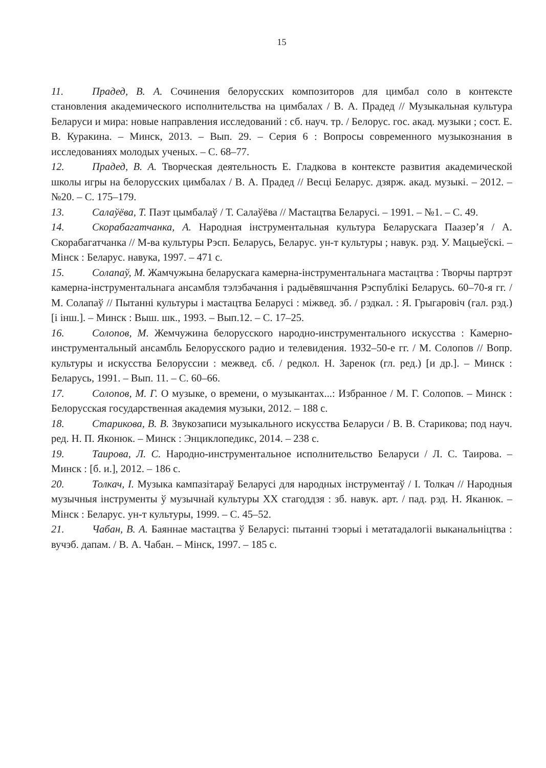15
11. Прадед, В. А. Сочинения белорусских композиторов для цимбал соло в контексте становления академического исполнительства на цимбалах / В. А. Прадед // Музыкальная культура Беларуси и мира: новые направления исследований : сб. науч. тр. / Белорус. гос. акад. музыки ; сост. Е. В. Куракина. – Минск, 2013. – Вып. 29. – Серия 6 : Вопросы современного музыкознания в исследованиях молодых ученых. – С. 68–77.
12. Прадед, В. А. Творческая деятельность Е. Гладкова в контексте развития академической школы игры на белорусских цимбалах / В. А. Прадед // Весці Беларус. дзярж. акад. музыкі. – 2012. – №20. – С. 175–179.
13. Салаўёва, Т. Паэт цымбалаў / Т. Салаўёва // Мастацтва Беларусі. – 1991. – №1. – С. 49.
14. Скорабагатчанка, А. Народная інструментальная культура Беларускага Паазер’я / А. Скорабагатчанка // М-ва культуры Рэсп. Беларусь, Беларус. ун-т культуры ; навук. рэд. У. Мацыеўскі. – Мінск : Беларус. навука, 1997. – 471 с.
15. Солапаў, М. Жамчужына беларускага камерна-інструментальнага мастацтва : Творчы партрэт камерна-інструментальнага ансамбля тэлэбачання і радыёвяшчання Рэспублікі Беларусь. 60–70-я гг. / М. Солапаў // Пытанні культуры і мастацтва Беларусі : міжвед. зб. / рэдкал. : Я. Грыгаровіч (гал. рэд.) [і інш.]. – Минск : Выш. шк., 1993. – Вып.12. – С. 17–25.
16. Солопов, М. Жемчужина белорусского народно-инструментального искусства : Камерно-инструментальный ансамбль Белорусского радио и телевидения. 1932–50-е гг. / М. Солопов // Вопр. культуры и искусства Белоруссии : межвед. сб. / редкол. Н. Заренок (гл. ред.) [и др.]. – Минск : Беларусь, 1991. – Вып. 11. – С. 60–66.
17. Солопов, М. Г. О музыке, о времени, о музыкантах...: Избранное / М. Г. Солопов. – Минск : Белорусская государственная академия музыки, 2012. – 188 с.
18. Старикова, В. В. Звукозаписи музыкального искусства Беларуси / В. В. Старикова; под науч. ред. Н. П. Яконюк. – Минск : Энциклопедикс, 2014. – 238 с.
19. Таирова, Л. С. Народно-инструментальное исполнительство Беларуси / Л. С. Таирова. – Минск : [б. и.], 2012. – 186 с.
20. Толкач, І. Музыка кампазітараў Беларусі для народных інструментаў / І. Толкач // Народныя музычныя інструменты ў музычнай культуры ХХ стагоддзя : зб. навук. арт. / пад. рэд. Н. Яканюк. – Мінск : Беларус. ун-т культуры, 1999. – С. 45–52.
21. Чабан, В. А. Баяннае мастацтва ў Беларусі: пытанні тэорыі і метатадалогіі выканальніцтва : вучэб. дапам. / В. А. Чабан. – Мінск, 1997. – 185 с.